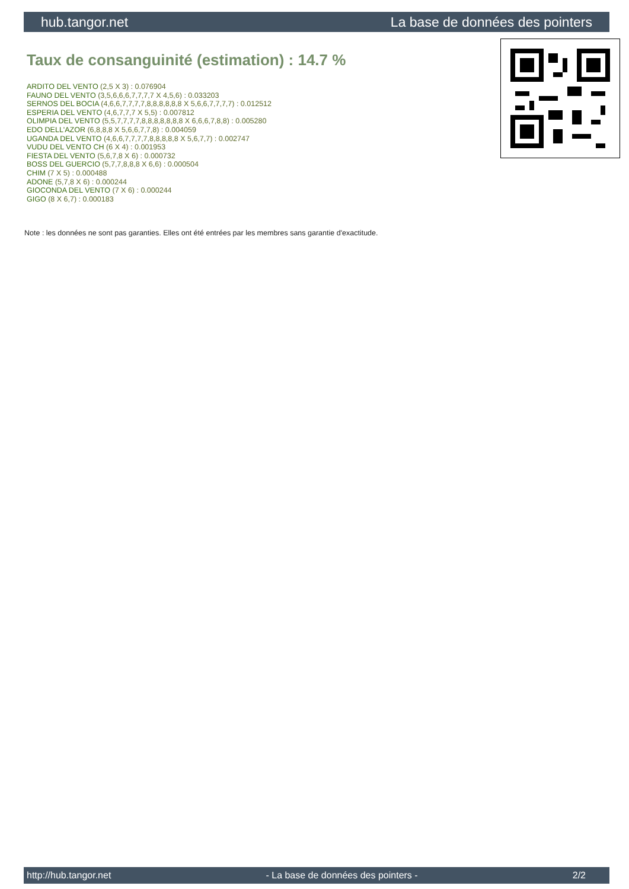hub.tangor.net La base de données des pointers
Taux de consanguinité (estimation) : 14.7 %
ARDITO DEL VENTO (2,5 X 3) : 0.076904
FAUNO DEL VENTO (3,5,6,6,6,7,7,7,7 X 4,5,6) : 0.033203
SERNOS DEL BOCIA (4,6,6,7,7,7,7,8,8,8,8,8,8 X 5,6,6,7,7,7,7) : 0.012512
ESPERIA DEL VENTO (4,6,7,7,7 X 5,5) : 0.007812
OLIMPIA DEL VENTO (5,5,7,7,7,7,8,8,8,8,8,8,8 X 6,6,6,7,8,8) : 0.005280
EDO DELL'AZOR (6,8,8,8 X 5,6,6,7,7,8) : 0.004059
UGANDA DEL VENTO (4,6,6,7,7,7,7,8,8,8,8,8 X 5,6,7,7) : 0.002747
VUDU DEL VENTO CH (6 X 4) : 0.001953
FIESTA DEL VENTO (5,6,7,8 X 6) : 0.000732
BOSS DEL GUERCIO (5,7,7,8,8,8 X 6,6) : 0.000504
CHIM (7 X 5) : 0.000488
ADONE (5,7,8 X 6) : 0.000244
GIOCONDA DEL VENTO (7 X 6) : 0.000244
GIGO (8 X 6,7) : 0.000183
Note : les données ne sont pas garanties. Elles ont été entrées par les membres sans garantie d'exactitude.
http://hub.tangor.net - La base de données des pointers - 2/2